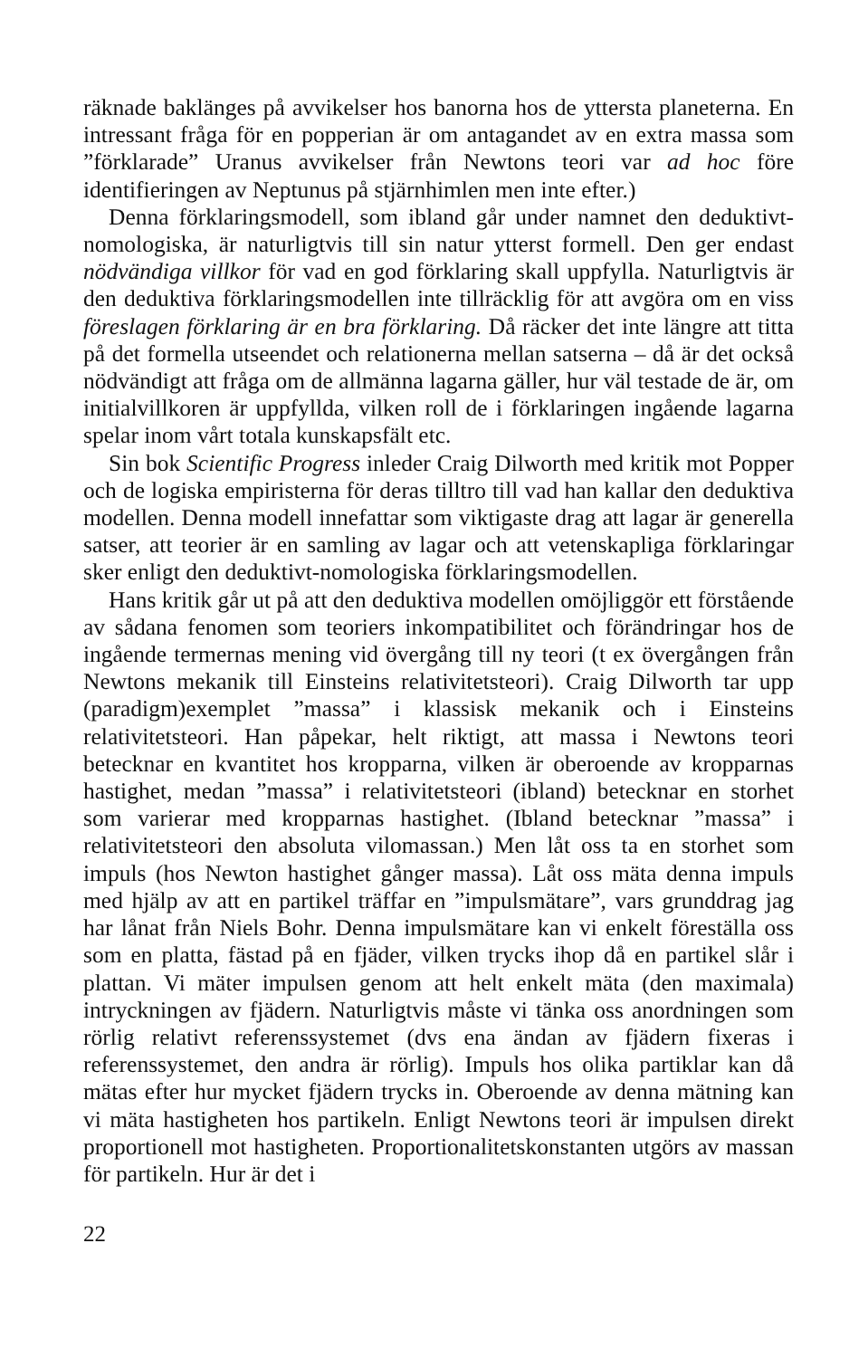räknade baklänges på avvikelser hos banorna hos de yttersta planeterna. En intressant fråga för en popperian är om antagandet av en extra massa som ”förklarade” Uranus avvikelser från Newtons teori var ad hoc före identifieringen av Neptunus på stjärnhimlen men inte efter.)
Denna förklaringsmodell, som ibland går under namnet den deduktivt-nomologiska, är naturligtvis till sin natur ytterst formell. Den ger endast nödvändiga villkor för vad en god förklaring skall uppfylla. Naturligtvis är den deduktiva förklaringsmodellen inte tillräcklig för att avgöra om en viss föreslagen förklaring är en bra förklaring. Då räcker det inte längre att titta på det formella utseendet och relationerna mellan satserna – då är det också nödvändigt att fråga om de allmänna lagarna gäller, hur väl testade de är, om initialvillkoren är uppfyllda, vilken roll de i förklaringen ingående lagarna spelar inom vårt totala kunskapsfält etc.
Sin bok Scientific Progress inleder Craig Dilworth med kritik mot Popper och de logiska empiristerna för deras tilltro till vad han kallar den deduktiva modellen. Denna modell innefattar som viktigaste drag att lagar är generella satser, att teorier är en samling av lagar och att vetenskapliga förklaringar sker enligt den deduktivt-nomologiska förklaringsmodellen.
Hans kritik går ut på att den deduktiva modellen omöjliggör ett förstående av sådana fenomen som teoriers inkompatibilitet och förändringar hos de ingående termernas mening vid övergång till ny teori (t ex övergången från Newtons mekanik till Einsteins relativitetsteori). Craig Dilworth tar upp (paradigm)exemplet ”massa” i klassisk mekanik och i Einsteins relativitetsteori. Han påpekar, helt riktigt, att massa i Newtons teori betecknar en kvantitet hos kropparna, vilken är oberoende av kropparnas hastighet, medan ”massa” i relativitetsteori (ibland) betecknar en storhet som varierar med kropparnas hastighet. (Ibland betecknar ”massa” i relativitetsteori den absoluta vilomassan.) Men låt oss ta en storhet som impuls (hos Newton hastighet gånger massa). Låt oss mäta denna impuls med hjälp av att en partikel träffar en ”impulsmätare”, vars grunddrag jag har lånat från Niels Bohr. Denna impulsmätare kan vi enkelt föreställa oss som en platta, fästad på en fjäder, vilken trycks ihop då en partikel slår i plattan. Vi mäter impulsen genom att helt enkelt mäta (den maximala) intryckningen av fjädern. Naturligtvis måste vi tänka oss anordningen som rörlig relativt referenssystemet (dvs ena ändan av fjädern fixeras i referenssystemet, den andra är rörlig). Impuls hos olika partiklar kan då mätas efter hur mycket fjädern trycks in. Oberoende av denna mätning kan vi mäta hastigheten hos partikeln. Enligt Newtons teori är impulsen direkt proportionell mot hastigheten. Proportionalitetskonstanten utgörs av massan för partikeln. Hur är det i
22